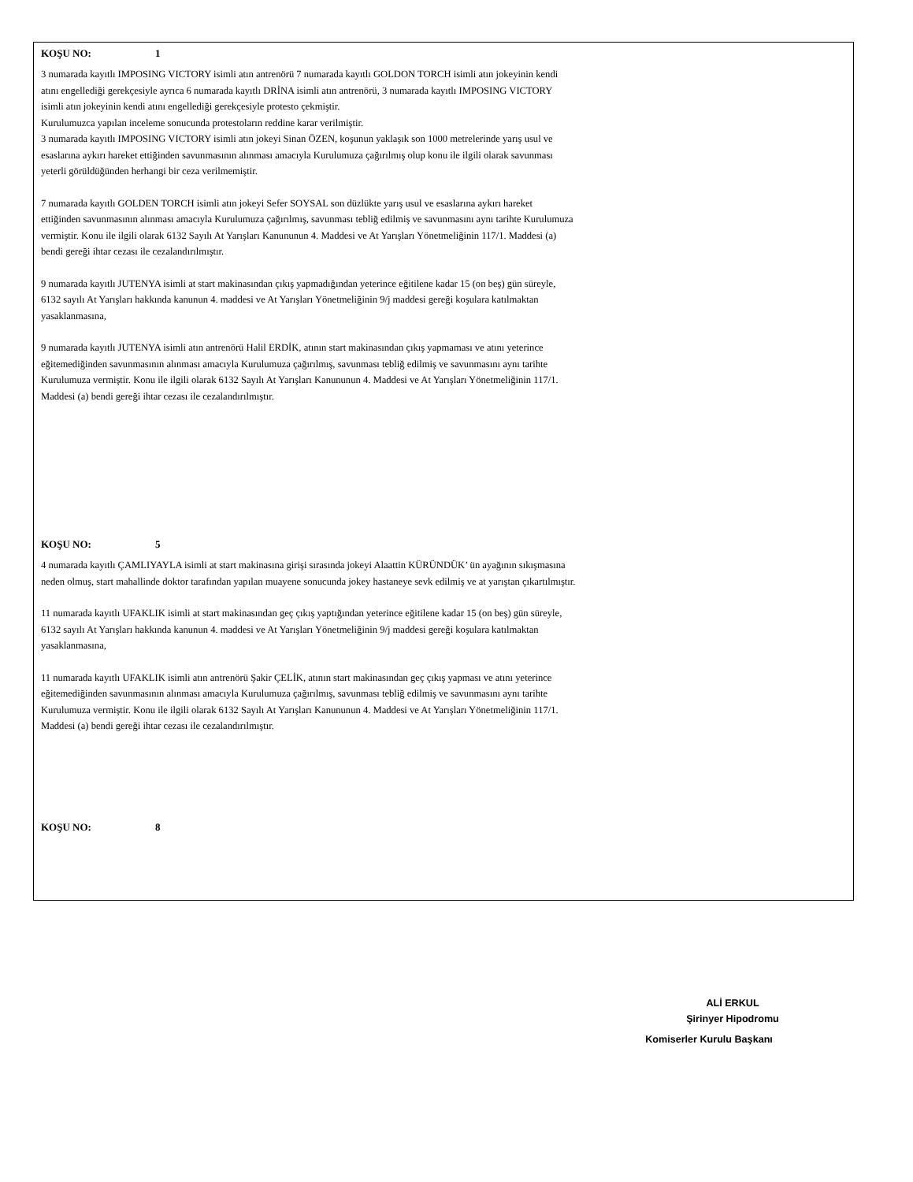KOŞU NO: 1
3 numarada kayıtlı IMPOSING VICTORY isimli atın antrenörü 7 numarada kayıtlı GOLDON TORCH isimli atın jokeyinin kendi
atını engellediği gerekçesiyle ayrıca 6 numarada kayıtlı DRİNA isimli atın antrenörü, 3 numarada kayıtlı IMPOSING VICTORY
isimli atın jokeyinin kendi atını engellediği gerekçesiyle protesto çekmiştir.
Kurulumuzca yapılan inceleme sonucunda protestoların reddine karar verilmiştir.
3 numarada kayıtlı IMPOSING VICTORY isimli atın jokeyi Sinan ÖZEN, koşunun yaklaşık son 1000 metrelerinde yarış usul ve
esaslarına aykırı hareket ettiğinden savunmasının alınması amacıyla Kurulumuza çağırılmış olup konu ile ilgili olarak savunması
yeterli görüldüğünden herhangi bir ceza verilmemiştir.
7 numarada kayıtlı GOLDEN TORCH isimli atın jokeyi Sefer SOYSAL son düzlükte yarış usul ve esaslarına aykırı hareket
ettiğinden savunmasının alınması amacıyla Kurulumuza çağırılmış, savunması tebliğ edilmiş ve savunmasını aynı tarihte Kurulumuza
vermiştir. Konu ile ilgili olarak 6132 Sayılı At Yarışları Kanununun 4. Maddesi ve At Yarışları Yönetmeliğinin 117/1. Maddesi (a)
bendi gereği ihtar cezası ile cezalandırılmıştır.
9 numarada kayıtlı JUTENYA isimli at start makinasından çıkış yapmadığından yeterince eğitilene kadar 15 (on beş) gün süreyle,
6132 sayılı At Yarışları hakkında kanunun 4. maddesi ve At Yarışları Yönetmeliğinin 9/j maddesi gereği koşulara katılmaktan
yasaklanmasına,
9 numarada kayıtlı JUTENYA isimli atın antrenörü Halil ERDİK, atının start makinasından çıkış yapmaması ve atını yeterince
eğitemediğinden savunmasının alınması amacıyla Kurulumuza çağırılmış, savunması tebliğ edilmiş ve savunmasını aynı tarihte
Kurulumuza vermiştir. Konu ile ilgili olarak 6132 Sayılı At Yarışları Kanununun 4. Maddesi ve At Yarışları Yönetmeliğinin 117/1.
Maddesi (a) bendi gereği ihtar cezası ile cezalandırılmıştır.
KOŞU NO: 5
4 numarada kayıtlı ÇAMLIYAYLA isimli at start makinasına girişi sırasında jokeyi Alaattin KÜRÜNDÜK’ ün ayağının sıkışmasına
neden olmuş, start mahallinde doktor tarafından yapılan muayene sonucunda jokey hastaneye sevk edilmiş ve at yarıştan çıkartılmıştır.
11 numarada kayıtlı UFAKLIK isimli at start makinasından geç çıkış yaptığından yeterince eğitilene kadar 15 (on beş) gün süreyle,
6132 sayılı At Yarışları hakkında kanunun 4. maddesi ve At Yarışları Yönetmeliğinin 9/j maddesi gereği koşulara katılmaktan
yasaklanmasına,
11 numarada kayıtlı UFAKLIK isimli atın antrenörü Şakir ÇELİK, atının start makinasından geç çıkış yapması ve atını yeterince
eğitemediğinden savunmasının alınması amacıyla Kurulumuza çağırılmış, savunması tebliğ edilmiş ve savunmasını aynı tarihte
Kurulumuza vermiştir. Konu ile ilgili olarak 6132 Sayılı At Yarışları Kanununun 4. Maddesi ve At Yarışları Yönetmeliğinin 117/1.
Maddesi (a) bendi gereği ihtar cezası ile cezalandırılmıştır.
KOŞU NO: 8
ALİ ERKUL
Şirinyer Hipodromu
Komiserler Kurulu Başkanı